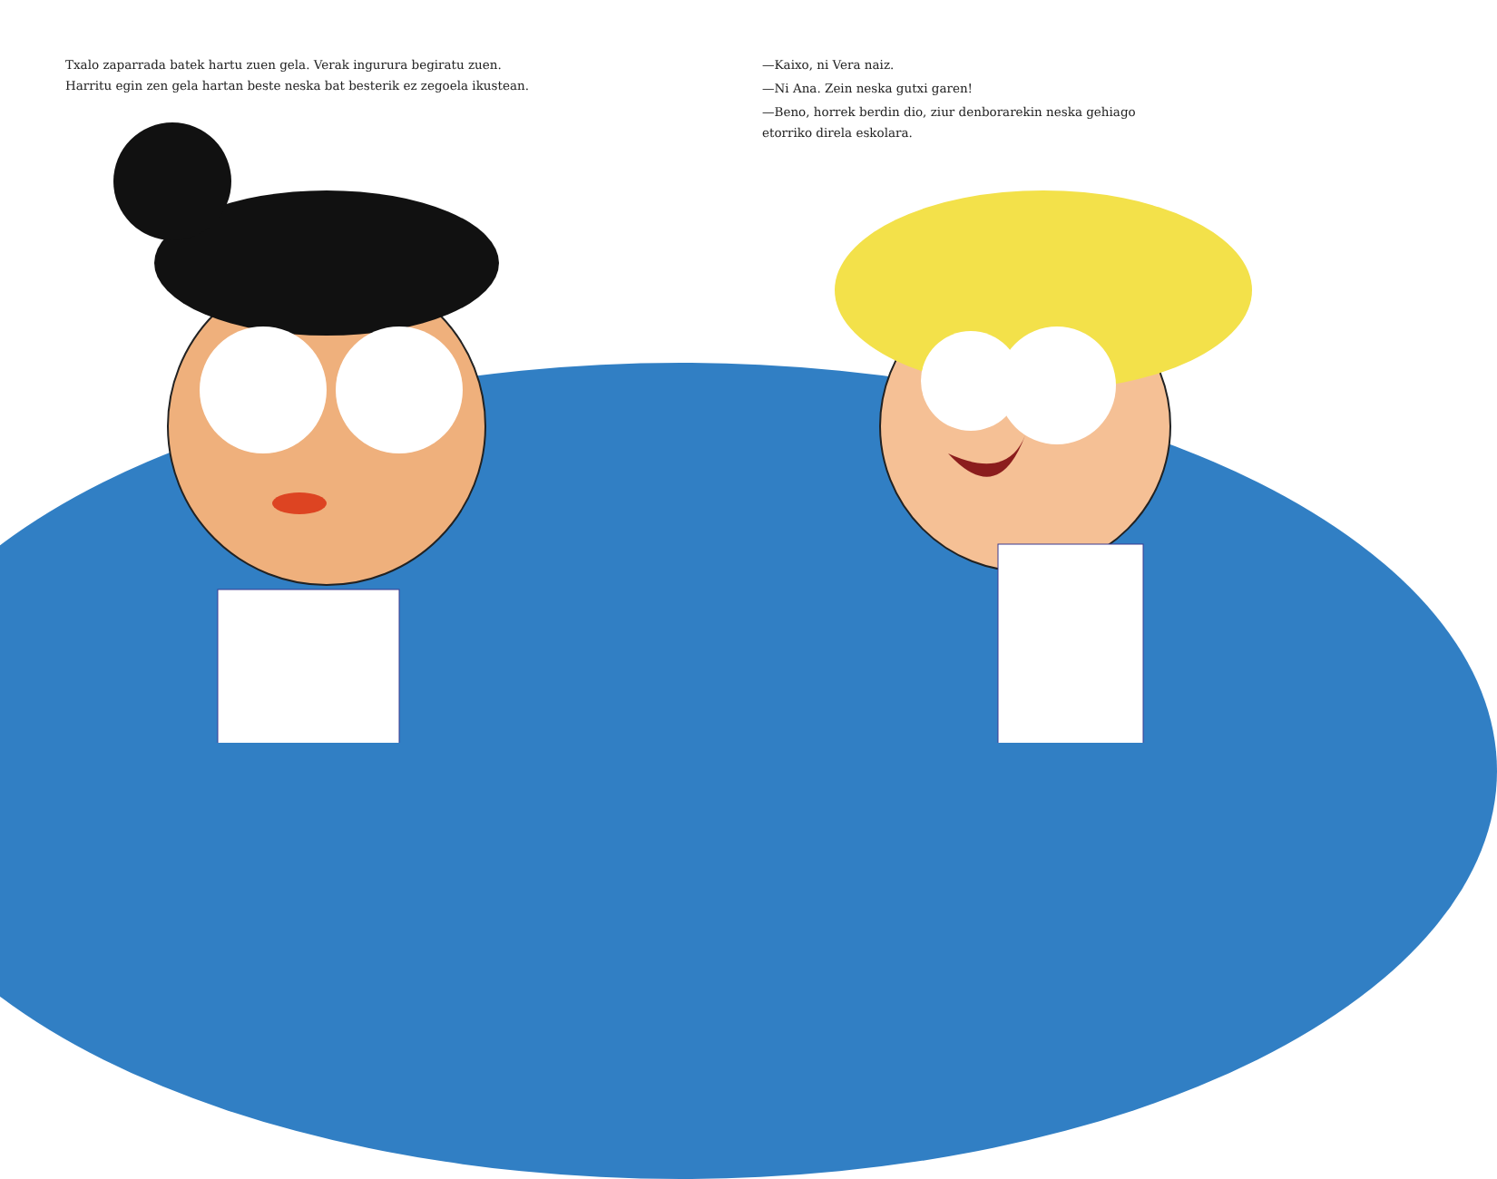Txalo zaparrada batek hartu zuen gela. Verak ingurura begiratu zuen.
Harritu egin zen gela hartan beste neska bat besterik ez zegoela ikustean.
—Kaixo, ni Vera naiz.
—Ni Ana. Zein neska gutxi garen!
—Beno, horrek berdin dio, ziur denborarekin neska gehiago
etorriko direla eskolara.